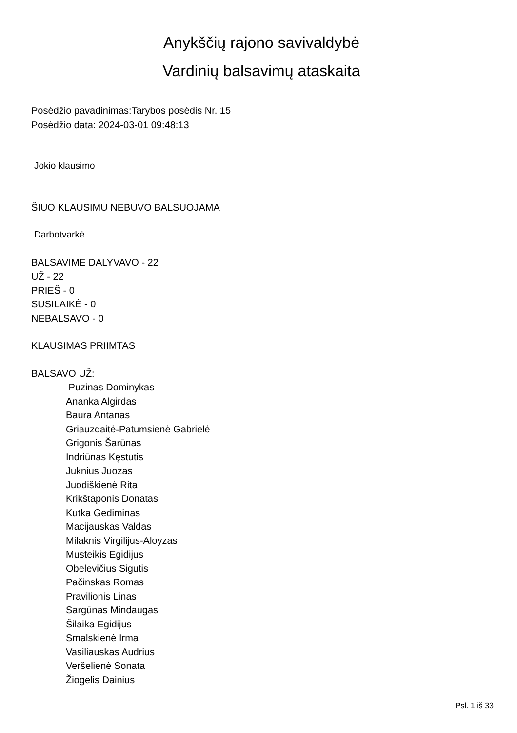Anykščių rajono savivaldybė
Vardinių balsavimų ataskaita
Posėdžio pavadinimas:Tarybos posėdis Nr. 15
Posėdžio data: 2024-03-01 09:48:13
Jokio klausimo
ŠIUO KLAUSIMU NEBUVO BALSUOJAMA
Darbotvarkė
BALSAVIME DALYVAVO - 22
UŽ - 22
PRIEŠ - 0
SUSILAIKĖ - 0
NEBALSAVO - 0
KLAUSIMAS PRIIMTAS
BALSAVO UŽ:
Puzinas Dominykas
Ananka Algirdas
Baura Antanas
Griauzdaitė-Patumsienė Gabrielė
Grigonis Šarūnas
Indriūnas Kęstutis
Juknius Juozas
Juodiškienė Rita
Krikštaponis Donatas
Kutka Gediminas
Macijauskas Valdas
Milaknis Virgilijus-Aloyzas
Musteikis Egidijus
Obelevičius Sigutis
Pačinskas Romas
Pravilionis Linas
Sargūnas Mindaugas
Šilaika Egidijus
Smalskienė Irma
Vasiliauskas Audrius
Veršelienė Sonata
Žiogelis Dainius
Psl. 1 iš 33